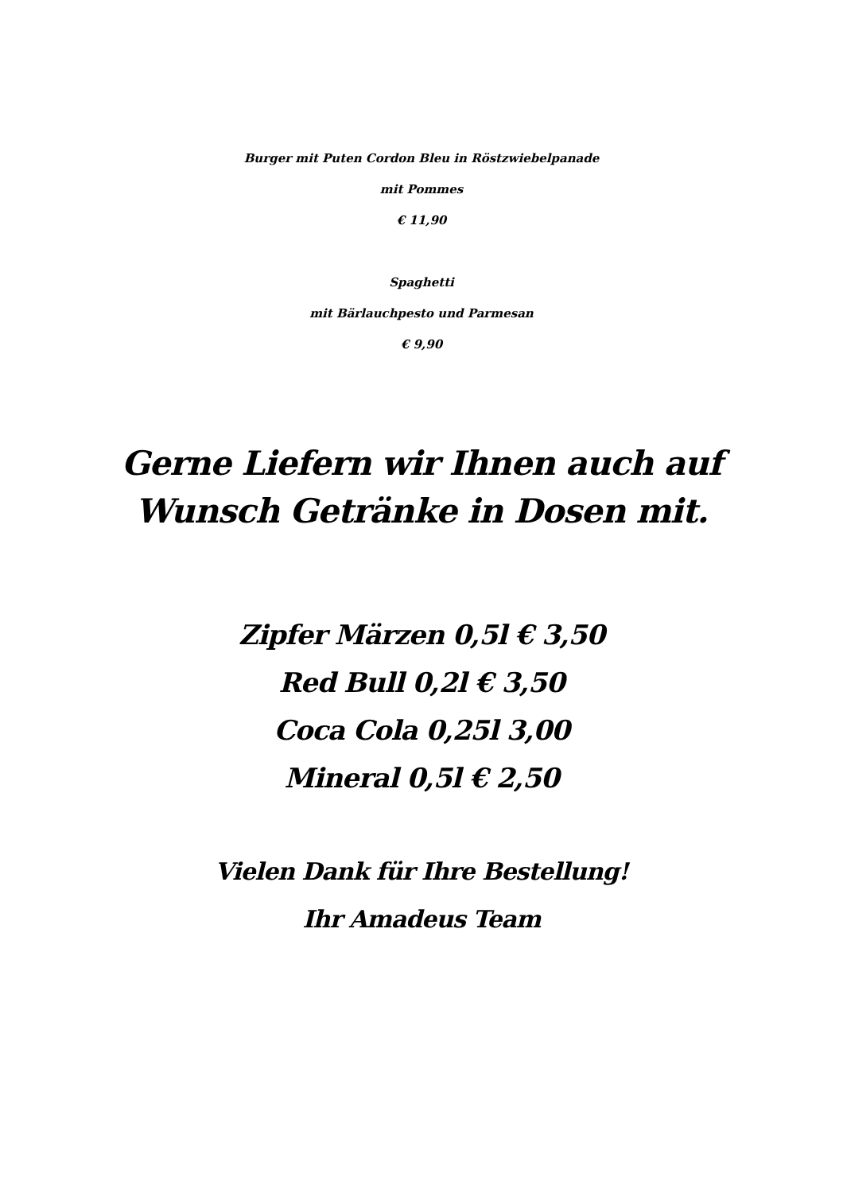Burger mit Puten Cordon Bleu in Röstzwiebelpanade
mit Pommes
€ 11,90
Spaghetti
mit Bärlauchpesto und Parmesan
€ 9,90
Gerne Liefern wir Ihnen auch auf
Wunsch Getränke in Dosen mit.
Zipfer Märzen 0,5l € 3,50
Red Bull 0,2l € 3,50
Coca Cola 0,25l 3,00
Mineral 0,5l € 2,50
Vielen Dank für Ihre Bestellung!
Ihr Amadeus Team